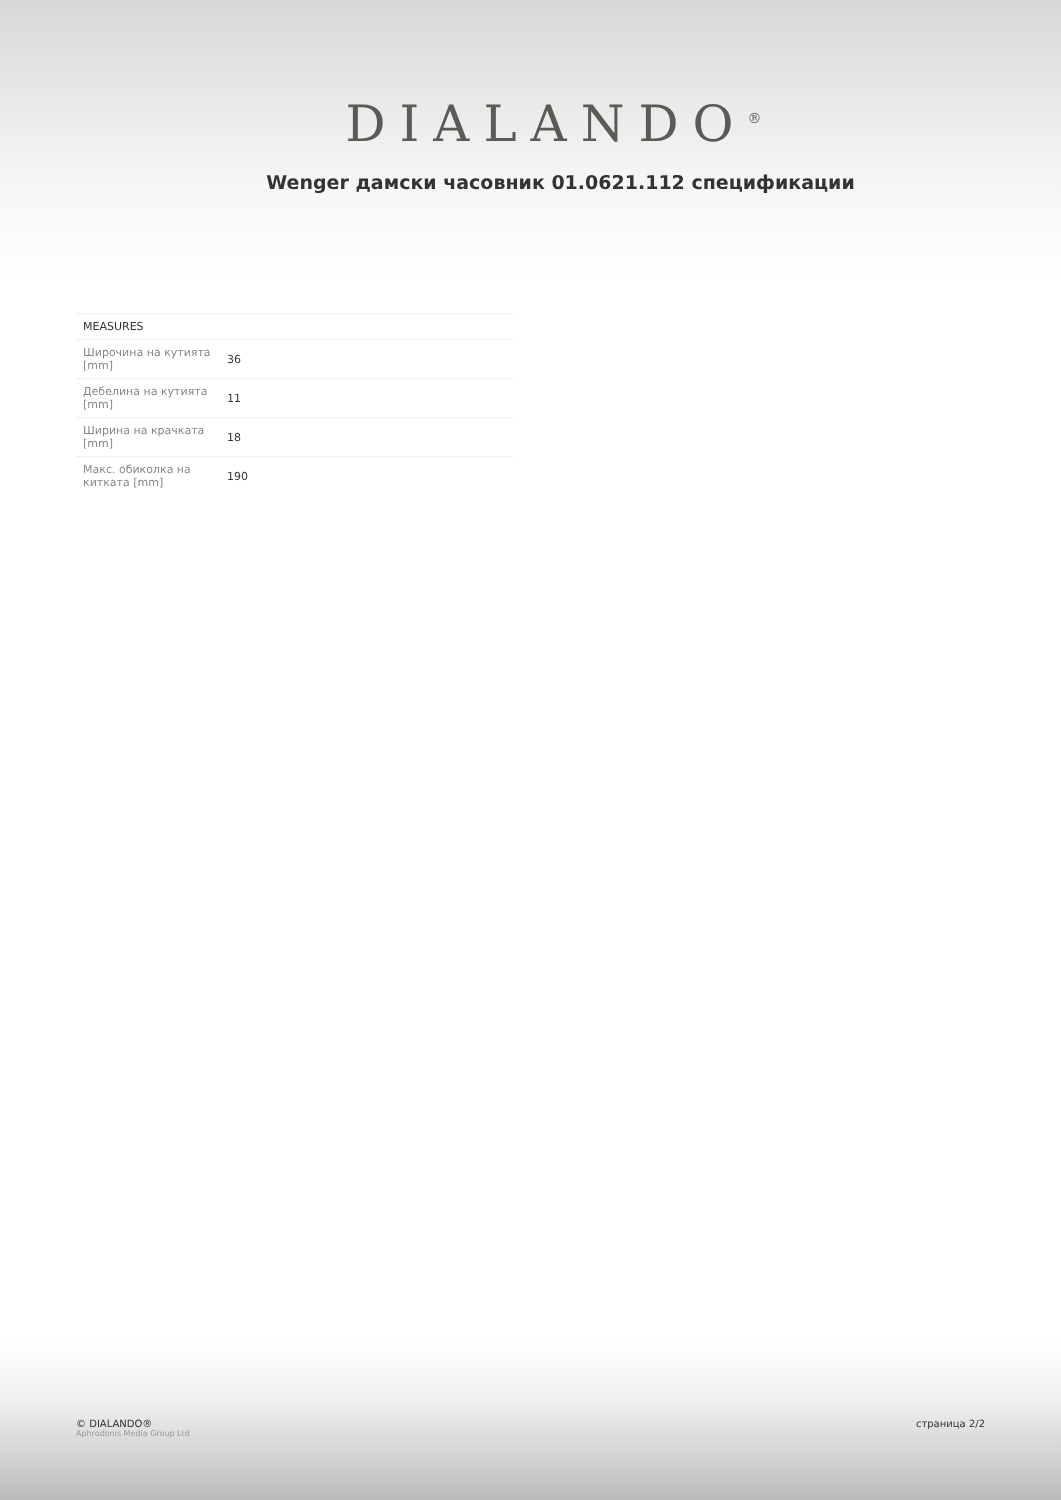DIALANDO<sup>®</sup>
Wenger дамски часовник 01.0621.112 спецификации
| MEASURES | |
| --- | --- |
| Широчина на кутията [mm] | 36 |
| Дебелина на кутията [mm] | 11 |
| Ширина на крачката [mm] | 18 |
| Макс. обиколка на китката [mm] | 190 |
© DIALANDO®
Aphrodonis Media Group Ltd
страница 2/2